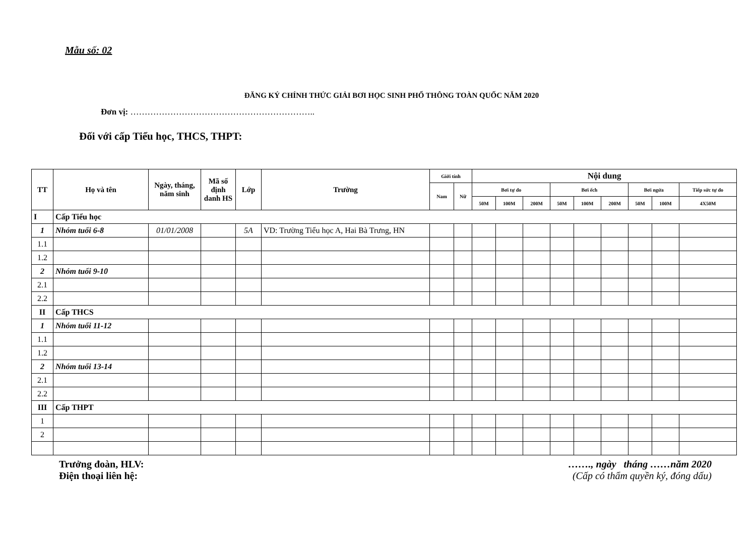Mẫu số: 02
ĐĂNG KÝ CHÍNH THỨC GIẢI BƠI HỌC SINH PHỔ THÔNG TOÀN QUỐC NĂM 2020
Đơn vị: ………………………………………………………..
Đối với cấp Tiểu học, THCS, THPT:
| TT | Họ và tên | Ngày, tháng, năm sinh | Mã số định danh HS | Lớp | Trường | Giới tính | | Nội dung | | | | | | | | |
| --- | --- | --- | --- | --- | --- | --- | --- | --- | --- | --- | --- | --- | --- | --- | --- | --- |
| | | | | | | Nam | Nữ | Bơi tự do | | | Bơi ếch | | | Bơi ngửa | | Tiếp sức tự do |
| | | | | | | | | 50M | 100M | 200M | 50M | 100M | 200M | 50M | 100M | 4X50M |
| I | Cấp Tiểu học | | | | | | | | | | | | | | | |
| 1 | Nhóm tuổi 6-8 | 01/01/2008 | | 5A | VD: Trường Tiểu học A, Hai Bà Trưng, HN | | | | | | | | | | | |
| 1.1 | | | | | | | | | | | | | | | | |
| 1.2 | | | | | | | | | | | | | | | | |
| 2 | Nhóm tuổi 9-10 | | | | | | | | | | | | | | | |
| 2.1 | | | | | | | | | | | | | | | | |
| 2.2 | | | | | | | | | | | | | | | | |
| II | Cấp THCS | | | | | | | | | | | | | | | |
| 1 | Nhóm tuổi 11-12 | | | | | | | | | | | | | | | |
| 1.1 | | | | | | | | | | | | | | | | |
| 1.2 | | | | | | | | | | | | | | | | |
| 2 | Nhóm tuổi 13-14 | | | | | | | | | | | | | | | |
| 2.1 | | | | | | | | | | | | | | | | |
| 2.2 | | | | | | | | | | | | | | | | |
| III | Cấp THPT | | | | | | | | | | | | | | | |
| 1 | | | | | | | | | | | | | | | | |
| 2 | | | | | | | | | | | | | | | | |
Trưởng đoàn, HLV:
Điện thoại liên hệ:
……., ngày tháng ……năm 2020
(Cấp có thẩm quyền ký, đóng dấu)